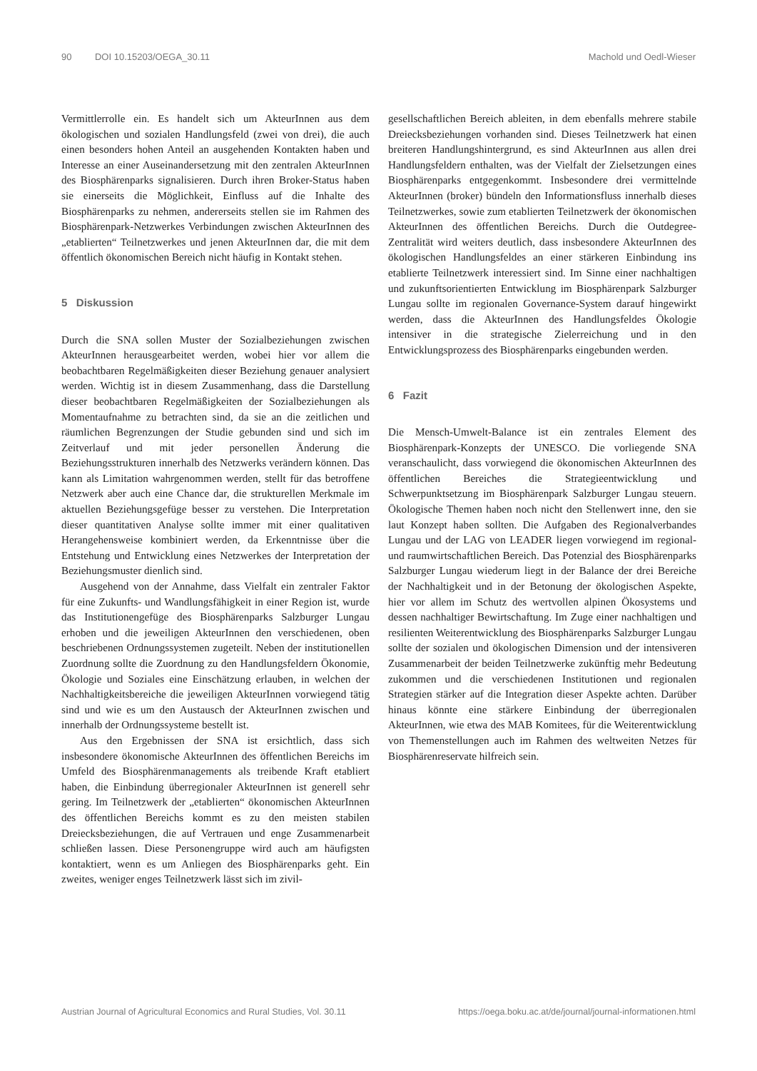90 DOI 10.15203/OEGA_30.11 Machold und Oedl-Wieser
Vermittlerrolle ein. Es handelt sich um AkteurInnen aus dem ökologischen und sozialen Handlungsfeld (zwei von drei), die auch einen besonders hohen Anteil an ausgehenden Kontakten haben und Interesse an einer Auseinandersetzung mit den zentralen AkteurInnen des Biosphärenparks signalisieren. Durch ihren Broker-Status haben sie einerseits die Möglichkeit, Einfluss auf die Inhalte des Biosphärenparks zu nehmen, andererseits stellen sie im Rahmen des Biosphärenpark-Netzwerkes Verbindungen zwischen AkteurInnen des „etablierten“ Teilnetzwerkes und jenen AkteurInnen dar, die mit dem öffentlich ökonomischen Bereich nicht häufig in Kontakt stehen.
5 Diskussion
Durch die SNA sollen Muster der Sozialbeziehungen zwischen AkteurInnen herausgearbeitet werden, wobei hier vor allem die beobachtbaren Regelmäßigkeiten dieser Beziehung genauer analysiert werden. Wichtig ist in diesem Zusammenhang, dass die Darstellung dieser beobachtbaren Regelmäßigkeiten der Sozialbeziehungen als Momentaufnahme zu betrachten sind, da sie an die zeitlichen und räumlichen Begrenzungen der Studie gebunden sind und sich im Zeitverlauf und mit jeder personellen Änderung die Beziehungsstrukturen innerhalb des Netzwerks verändern können. Das kann als Limitation wahrgenommen werden, stellt für das betroffene Netzwerk aber auch eine Chance dar, die strukturellen Merkmale im aktuellen Beziehungsgefüge besser zu verstehen. Die Interpretation dieser quantitativen Analyse sollte immer mit einer qualitativen Herangehensweise kombiniert werden, da Erkenntnisse über die Entstehung und Entwicklung eines Netzwerkes der Interpretation der Beziehungsmuster dienlich sind.
Ausgehend von der Annahme, dass Vielfalt ein zentraler Faktor für eine Zukunfts- und Wandlungsfähigkeit in einer Region ist, wurde das Institutionengefüge des Biosphärenparks Salzburger Lungau erhoben und die jeweiligen AkteurInnen den verschiedenen, oben beschriebenen Ordnungssystemen zugeteilt. Neben der institutionellen Zuordnung sollte die Zuordnung zu den Handlungsfeldern Ökonomie, Ökologie und Soziales eine Einschätzung erlauben, in welchen der Nachhaltigkeitsbereiche die jeweiligen AkteurInnen vorwiegend tätig sind und wie es um den Austausch der AkteurInnen zwischen und innerhalb der Ordnungssysteme bestellt ist.
Aus den Ergebnissen der SNA ist ersichtlich, dass sich insbesondere ökonomische AkteurInnen des öffentlichen Bereichs im Umfeld des Biosphärenmanagements als treibende Kraft etabliert haben, die Einbindung überregionaler AkteurInnen ist generell sehr gering. Im Teilnetzwerk der „etablierten“ ökonomischen AkteurInnen des öffentlichen Bereichs kommt es zu den meisten stabilen Dreiecksbeziehungen, die auf Vertrauen und enge Zusammenarbeit schließen lassen. Diese Personengruppe wird auch am häufigsten kontaktiert, wenn es um Anliegen des Biosphärenparks geht. Ein zweites, weniger enges Teilnetzwerk lässt sich im zivil-
gesellschaftlichen Bereich ableiten, in dem ebenfalls mehrere stabile Dreiecksbeziehungen vorhanden sind. Dieses Teilnetzwerk hat einen breiteren Handlungshintergrund, es sind AkteurInnen aus allen drei Handlungsfeldern enthalten, was der Vielfalt der Zielsetzungen eines Biosphärenparks entgegenkommt. Insbesondere drei vermittelnde AkteurInnen (broker) bündeln den Informationsfluss innerhalb dieses Teilnetzwerkes, sowie zum etablierten Teilnetzwerk der ökonomischen AkteurInnen des öffentlichen Bereichs. Durch die Outdegree-Zentralität wird weiters deutlich, dass insbesondere AkteurInnen des ökologischen Handlungsfeldes an einer stärkeren Einbindung ins etablierte Teilnetzwerk interessiert sind. Im Sinne einer nachhaltigen und zukunftsorientierten Entwicklung im Biosphärenpark Salzburger Lungau sollte im regionalen Governance-System darauf hingewirkt werden, dass die AkteurInnen des Handlungsfeldes Ökologie intensiver in die strategische Zielerreichung und in den Entwicklungsprozess des Biosphärenparks eingebunden werden.
6 Fazit
Die Mensch-Umwelt-Balance ist ein zentrales Element des Biosphärenpark-Konzepts der UNESCO. Die vorliegende SNA veranschaulicht, dass vorwiegend die ökonomischen AkteurInnen des öffentlichen Bereiches die Strategieentwicklung und Schwerpunktsetzung im Biosphärenpark Salzburger Lungau steuern. Ökologische Themen haben noch nicht den Stellenwert inne, den sie laut Konzept haben sollten. Die Aufgaben des Regionalverbandes Lungau und der LAG von LEADER liegen vorwiegend im regional- und raumwirtschaftlichen Bereich. Das Potenzial des Biosphärenparks Salzburger Lungau wiederum liegt in der Balance der drei Bereiche der Nachhaltigkeit und in der Betonung der ökologischen Aspekte, hier vor allem im Schutz des wertvollen alpinen Ökosystems und dessen nachhaltiger Bewirtschaftung. Im Zuge einer nachhaltigen und resilienten Weiterentwicklung des Biosphärenparks Salzburger Lungau sollte der sozialen und ökologischen Dimension und der intensiveren Zusammenarbeit der beiden Teilnetzwerke zukünftig mehr Bedeutung zukommen und die verschiedenen Institutionen und regionalen Strategien stärker auf die Integration dieser Aspekte achten. Darüber hinaus könnte eine stärkere Einbindung der überregionalen AkteurInnen, wie etwa des MAB Komitees, für die Weiterentwicklung von Themenstellungen auch im Rahmen des weltweiten Netzes für Biosphärenreservate hilfreich sein.
Austrian Journal of Agricultural Economics and Rural Studies, Vol. 30.11 https://oega.boku.ac.at/de/journal/journal-informationen.html